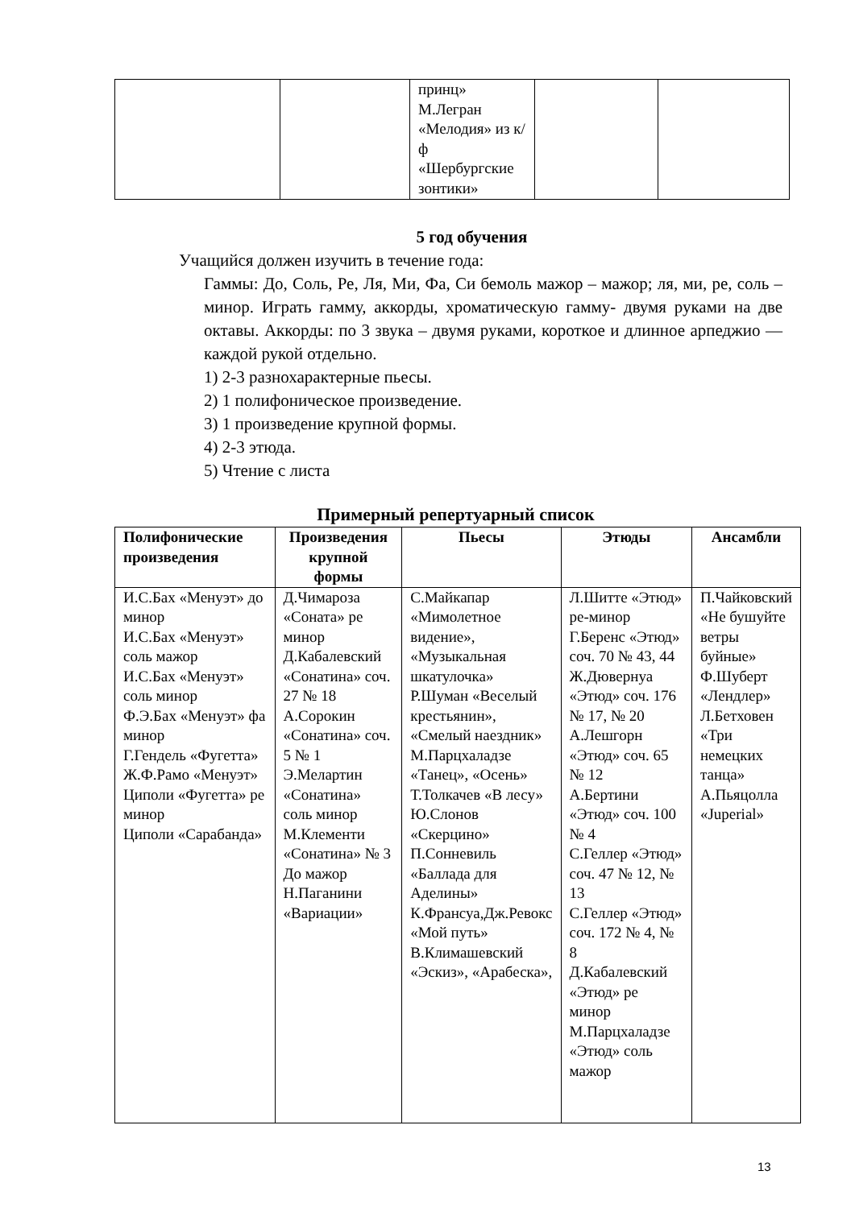| | | принц» М.Легран «Мелодия» из к/ф «Шербургские зонтики» | | |
5 год обучения
Учащийся должен изучить в течение года:
Гаммы: До, Соль, Ре, Ля, Ми, Фа, Си бемоль мажор – мажор; ля, ми, ре, соль – минор. Играть гамму, аккорды, хроматическую гамму- двумя руками на две октавы. Аккорды: по 3 звука – двумя руками, короткое и длинное арпеджио — каждой рукой отдельно.
1) 2-3 разнохарактерные пьесы.
2) 1 полифоническое произведение.
3) 1 произведение крупной формы.
4) 2-3 этюда.
5) Чтение с листа
Примерный репертуарный список
| Полифонические произведения | Произведения крупной формы | Пьесы | Этюды | Ансамбли |
| --- | --- | --- | --- | --- |
| И.С.Бах «Менуэт» до минор И.С.Бах «Менуэт» соль мажор И.С.Бах «Менуэт» соль минор Ф.Э.Бах «Менуэт» фа минор Г.Гендель «Фугетта» Ж.Ф.Рамо «Менуэт» Циполи «Фугетта» ре минор Циполи «Сарабанда» | Д.Чимароза «Соната» ре минор Д.Кабалевский «Сонатина» соч. 27 № 18 А.Сорокин «Сонатина» соч. 5 № 1 Э.Мелартин «Сонатина» соль минор М.Клементи «Сонатина» № 3 До мажор Н.Паганини «Вариации» | С.Майкапар «Мимолетное видение», «Музыкальная шкатулочка» Р.Шуман «Веселый крестьянин», «Смелый наездник» М.Парцхаладзе «Танец», «Осень» Т.Толкачев «В лесу» Ю.Слонов «Скерцино» П.Сонневиль «Баллада для Аделины» К.Франсуа,Дж.Ревокс «Мой путь» В.Климашевский «Эскиз», «Арабеска», | Л.Шитте «Этюд» ре-минор Г.Беренс «Этюд» соч. 70 № 43, 44 Ж.Дювернуа «Этюд» соч. 176 № 17, № 20 А.Лешгорн «Этюд» соч. 65 № 12 А.Бертини «Этюд» соч. 100 № 4 С.Геллер «Этюд» соч. 47 № 12, № 13 С.Геллер «Этюд» соч. 172 № 4, № 8 Д.Кабалевский «Этюд» ре минор М.Парцхаладзе «Этюд» соль мажор | П.Чайковский «Не бушуйте ветры буйные» Ф.Шуберт «Лендлер» Л.Бетховен «Три немецких танца» А.Пьяцолла «Juperial» |
13